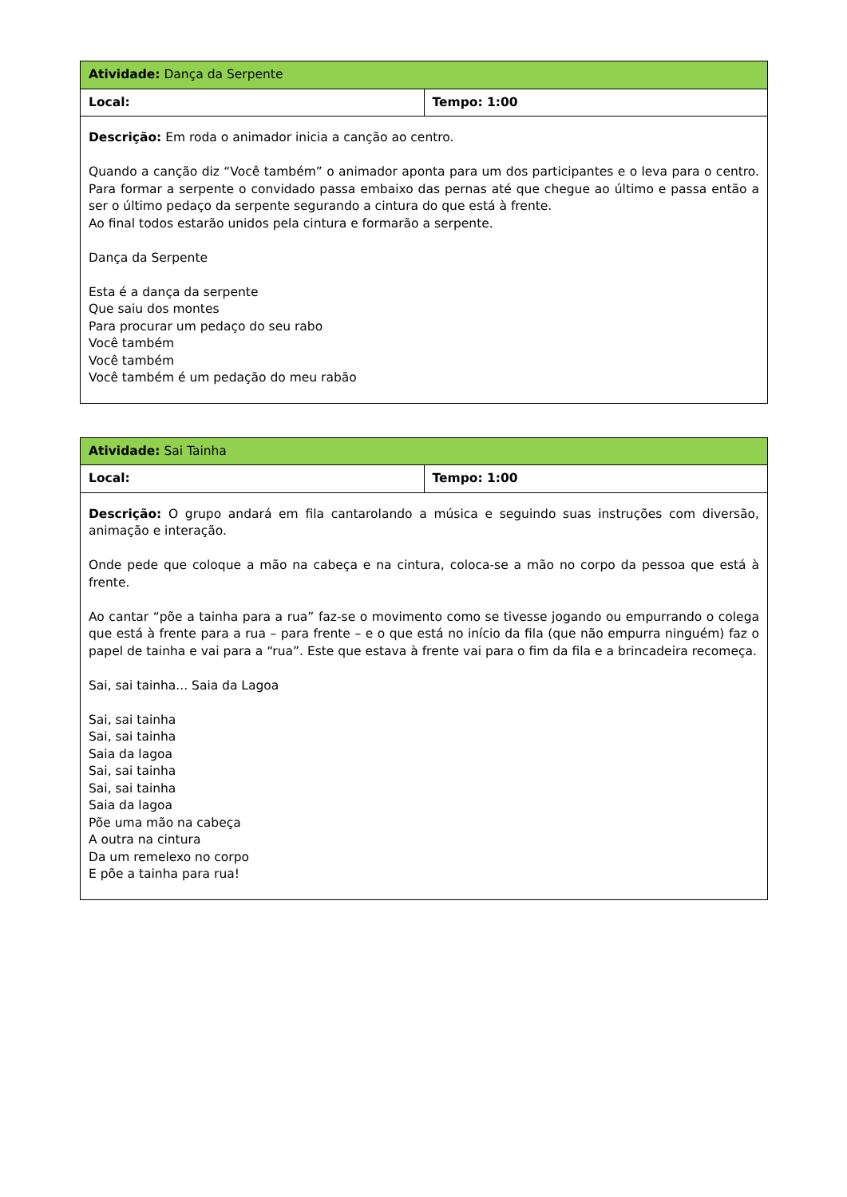| Atividade: Dança da Serpente | |
| Local: | Tempo: 1:00 |
| Descrição: Em roda o animador inicia a canção ao centro. Quando a canção diz “Você também” o animador aponta para um dos participantes e o leva para o centro. Para formar a serpente o convidado passa embaixo das pernas até que chegue ao último e passa então a ser o último pedaço da serpente segurando a cintura do que está à frente. Ao final todos estarão unidos pela cintura e formarão a serpente. Dança da Serpente Esta é a dança da serpente Que saiu dos montes Para procurar um pedaço do seu rabo Você também Você também Você também é um pedação do meu rabão | |
| Atividade: Sai Tainha | |
| Local: | Tempo: 1:00 |
| Descrição: O grupo andará em fila cantarolando a música e seguindo suas instruções com diversão, animação e interação. Onde pede que coloque a mão na cabeça e na cintura, coloca-se a mão no corpo da pessoa que está à frente. Ao cantar “põe a tainha para a rua” faz-se o movimento como se tivesse jogando ou empurrando o colega que está à frente para a rua – para frente – e o que está no início da fila (que não empurra ninguém) faz o papel de tainha e vai para a “rua”. Este que estava à frente vai para o fim da fila e a brincadeira recomeça. Sai, sai tainha... Saia da Lagoa Sai, sai tainha Sai, sai tainha Saia da lagoa Sai, sai tainha Sai, sai tainha Saia da lagoa Põe uma mão na cabeça A outra na cintura Da um remelexo no corpo E põe a tainha para rua! | |